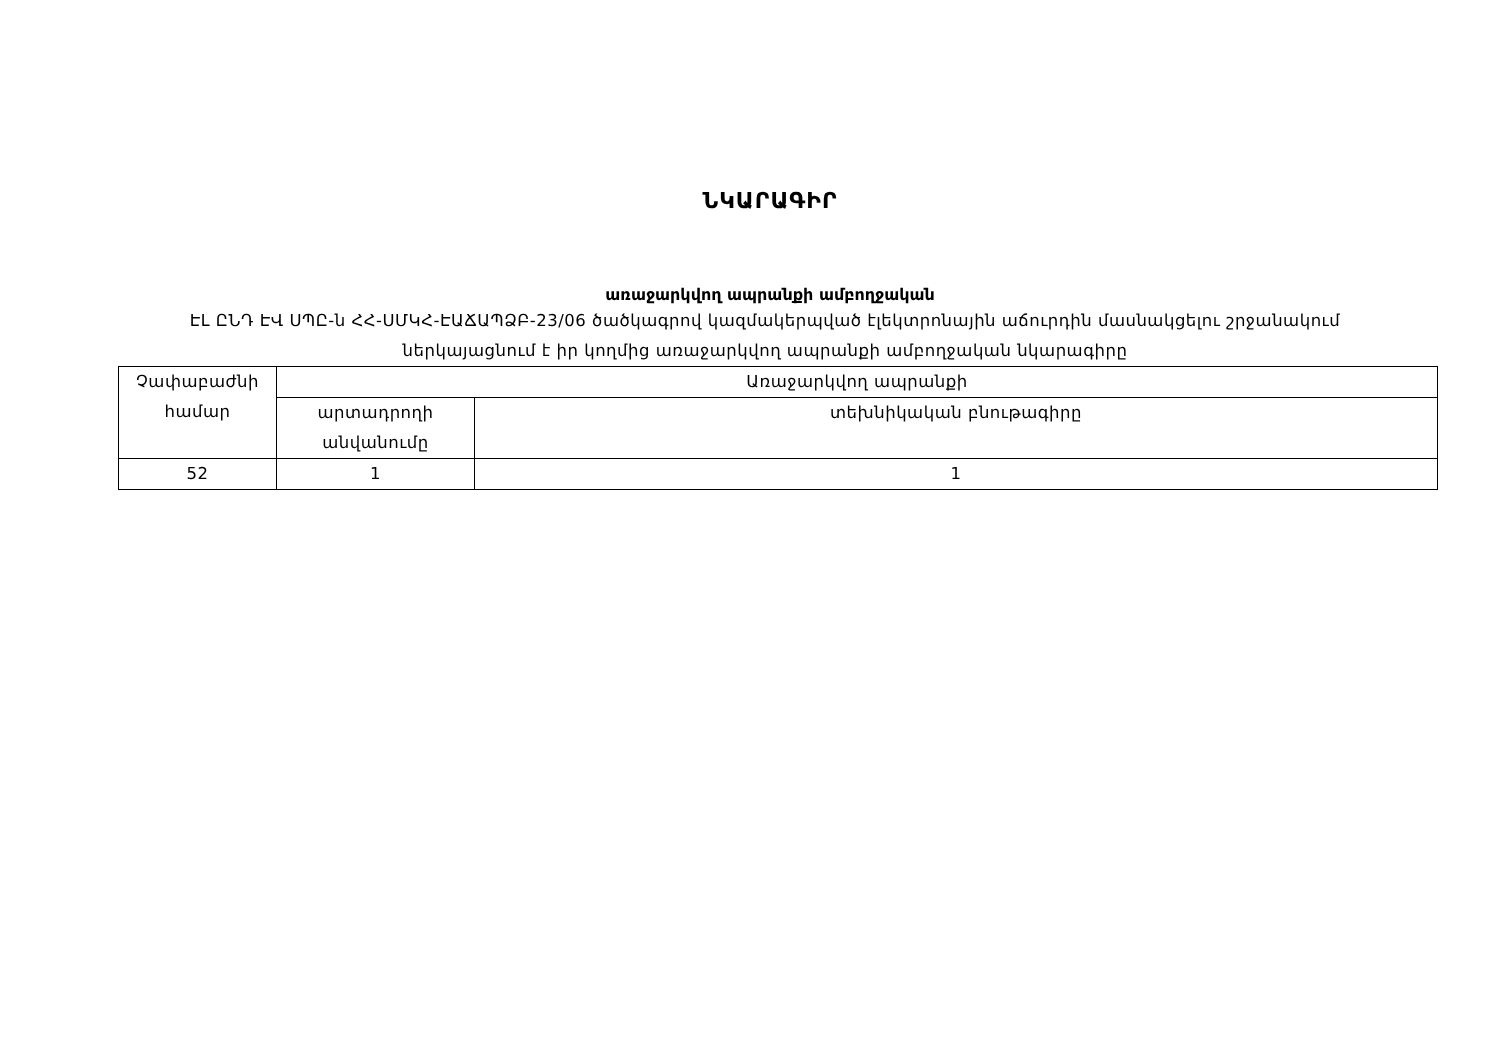ՆԿԱՐԱԳԻՐ
առաջարկվող ապրանքի ամբողջական
ԷԼ ԸՆԴ ԷՎ ՍՊԸ-ն ՀՀ-ՍՄԿՀ-ԷԱՃԱՊՁԲ-23/06 ծածկագրով կազմակերպված էլեկտրոնային աճուրդին մասնակցելու շրջանակում ներկայացնում է իր կողմից առաջարկվող ապրանքի ամբողջական նկարագիրը
| Չափաբաժնի համար | Առաջարկվող ապրանքի | |
| --- | --- | --- |
| | արտադրողի անվանումը | տեխնիկական բնութագիրը |
| 52 | 1 | 1 |